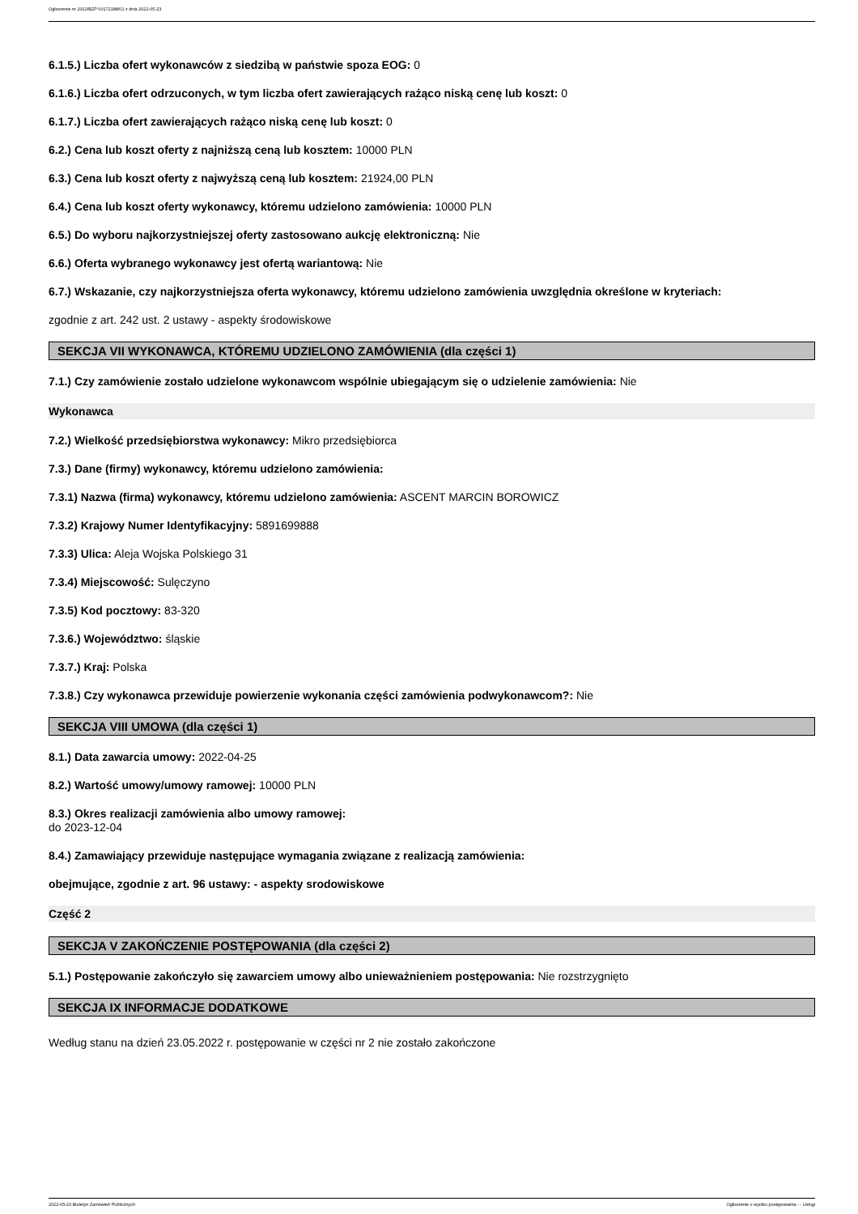Ogłoszenie nr 2022/BZP 00172188/01 z dnia 2022-05-23
6.1.5.) Liczba ofert wykonawców z siedzibą w państwie spoza EOG: 0
6.1.6.) Liczba ofert odrzuconych, w tym liczba ofert zawierających rażąco niską cenę lub koszt: 0
6.1.7.) Liczba ofert zawierających rażąco niską cenę lub koszt: 0
6.2.) Cena lub koszt oferty z najniższą ceną lub kosztem: 10000 PLN
6.3.) Cena lub koszt oferty z najwyższą ceną lub kosztem: 21924,00 PLN
6.4.) Cena lub koszt oferty wykonawcy, któremu udzielono zamówienia: 10000 PLN
6.5.) Do wyboru najkorzystniejszej oferty zastosowano aukcję elektroniczną: Nie
6.6.) Oferta wybranego wykonawcy jest ofertą wariantową: Nie
6.7.) Wskazanie, czy najkorzystniejsza oferta wykonawcy, któremu udzielono zamówienia uwzględnia określone w kryteriach:
zgodnie z art. 242 ust. 2 ustawy - aspekty środowiskowe
SEKCJA VII WYKONAWCA, KTÓREMU UDZIELONO ZAMÓWIENIA (dla części 1)
7.1.) Czy zamówienie zostało udzielone wykonawcom wspólnie ubiegającym się o udzielenie zamówienia: Nie
Wykonawca
7.2.) Wielkość przedsiębiorstwa wykonawcy: Mikro przedsiębiorca
7.3.) Dane (firmy) wykonawcy, któremu udzielono zamówienia:
7.3.1) Nazwa (firma) wykonawcy, któremu udzielono zamówienia: ASCENT MARCIN BOROWICZ
7.3.2) Krajowy Numer Identyfikacyjny: 5891699888
7.3.3) Ulica: Aleja Wojska Polskiego 31
7.3.4) Miejscowość: Sulęczyno
7.3.5) Kod pocztowy: 83-320
7.3.6.) Województwo: śląskie
7.3.7.) Kraj: Polska
7.3.8.) Czy wykonawca przewiduje powierzenie wykonania części zamówienia podwykonawcom?: Nie
SEKCJA VIII UMOWA (dla części 1)
8.1.) Data zawarcia umowy: 2022-04-25
8.2.) Wartość umowy/umowy ramowej: 10000 PLN
8.3.) Okres realizacji zamówienia albo umowy ramowej:
do 2023-12-04
8.4.) Zamawiający przewiduje następujące wymagania związane z realizacją zamówienia:
obejmujące, zgodnie z art. 96 ustawy: - aspekty srodowiskowe
Część 2
SEKCJA V ZAKOŃCZENIE POSTĘPOWANIA (dla części 2)
5.1.) Postępowanie zakończyło się zawarciem umowy albo unieważnieniem postępowania: Nie rozstrzygnięto
SEKCJA IX INFORMACJE DODATKOWE
Według stanu na dzień 23.05.2022 r. postępowanie w części nr 2 nie zostało zakończone
2022-05-23 Biuletyn Zamówień Publicznych Ogłoszenie o wyniku postępowania - - Usługi